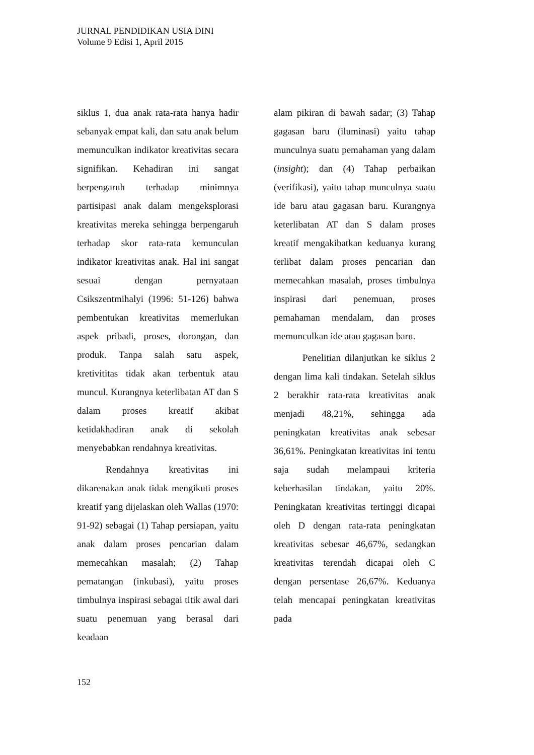JURNAL PENDIDIKAN USIA DINI
Volume 9 Edisi 1, April 2015
siklus 1, dua anak rata-rata hanya hadir sebanyak empat kali, dan satu anak belum memunculkan indikator kreativitas secara signifikan. Kehadiran ini sangat berpengaruh terhadap minimnya partisipasi anak dalam mengeksplorasi kreativitas mereka sehingga berpengaruh terhadap skor rata-rata kemunculan indikator kreativitas anak. Hal ini sangat sesuai dengan pernyataan Csikszentmihalyi (1996: 51-126) bahwa pembentukan kreativitas memerlukan aspek pribadi, proses, dorongan, dan produk. Tanpa salah satu aspek, kretivititas tidak akan terbentuk atau muncul. Kurangnya keterlibatan AT dan S dalam proses kreatif akibat ketidakhadiran anak di sekolah menyebabkan rendahnya kreativitas.
Rendahnya kreativitas ini dikarenakan anak tidak mengikuti proses kreatif yang dijelaskan oleh Wallas (1970: 91-92) sebagai (1) Tahap persiapan, yaitu anak dalam proses pencarian dalam memecahkan masalah; (2) Tahap pematangan (inkubasi), yaitu proses timbulnya inspirasi sebagai titik awal dari suatu penemuan yang berasal dari keadaan
alam pikiran di bawah sadar; (3) Tahap gagasan baru (iluminasi) yaitu tahap munculnya suatu pemahaman yang dalam (insight); dan (4) Tahap perbaikan (verifikasi), yaitu tahap munculnya suatu ide baru atau gagasan baru. Kurangnya keterlibatan AT dan S dalam proses kreatif mengakibatkan keduanya kurang terlibat dalam proses pencarian dan memecahkan masalah, proses timbulnya inspirasi dari penemuan, proses pemahaman mendalam, dan proses memunculkan ide atau gagasan baru.
Penelitian dilanjutkan ke siklus 2 dengan lima kali tindakan. Setelah siklus 2 berakhir rata-rata kreativitas anak menjadi 48,21%, sehingga ada peningkatan kreativitas anak sebesar 36,61%. Peningkatan kreativitas ini tentu saja sudah melampaui kriteria keberhasilan tindakan, yaitu 20%. Peningkatan kreativitas tertinggi dicapai oleh D dengan rata-rata peningkatan kreativitas sebesar 46,67%, sedangkan kreativitas terendah dicapai oleh C dengan persentase 26,67%. Keduanya telah mencapai peningkatan kreativitas pada
152